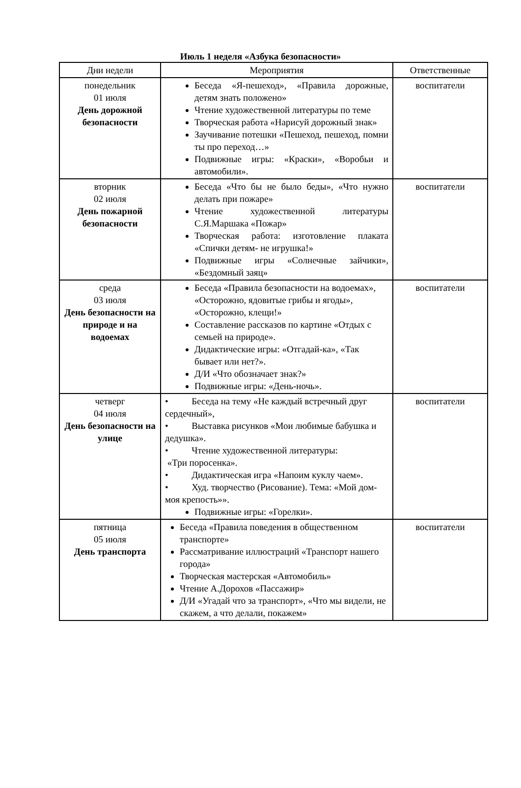Июль 1 неделя «Азбука безопасности»
| Дни недели | Мероприятия | Ответственные |
| --- | --- | --- |
| понедельник 01 июля День дорожной безопасности | Беседа «Я-пешеход», «Правила дорожные, детям знать положено» Чтение художественной литературы по теме Творческая работа «Нарисуй дорожный знак» Заучивание потешки «Пешеход, пешеход, помни ты про переход…» Подвижные игры: «Краски», «Воробьи и автомобили». | воспитатели |
| вторник 02 июля День пожарной безопасности | Беседа «Что бы не было беды», «Что нужно делать при пожаре» Чтение художественной литературы С.Я.Маршака «Пожар» Творческая работа: изготовление плаката «Спички детям- не игрушка!» Подвижные игры «Солнечные зайчики», «Бездомный заяц» | воспитатели |
| среда 03 июля День безопасности на природе и на водоемах | Беседа «Правила безопасности на водоемах», «Осторожно, ядовитые грибы и ягоды», «Осторожно, клещи!» Составление рассказов по картине «Отдых с семьей на природе». Дидактические игры: «Отгадай-ка», «Так бывает или нет?». Д/И «Что обозначает знак?» Подвижные игры: «День-ночь». | воспитатели |
| четверг 04 июля День безопасности на улице | • Беседа на тему «Не каждый встречный друг сердечный», • Выставка рисунков «Мои любимые бабушка и дедушка». • Чтение художественной литературы: «Три поросенка». • Дидактическая игра «Напоим куклу чаем». • Худ. творчество (Рисование). Тема: «Мой дом-моя крепость»». Подвижные игры: «Горелки». | воспитатели |
| пятница 05 июля День транспорта | Беседа «Правила поведения в общественном транспорте» Рассматривание иллюстраций «Транспорт нашего города» Творческая мастерская «Автомобиль» Чтение А.Дорохов «Пассажир» Д/И «Угадай что за транспорт», «Что мы видели, не скажем, а что делали, покажем» | воспитатели |